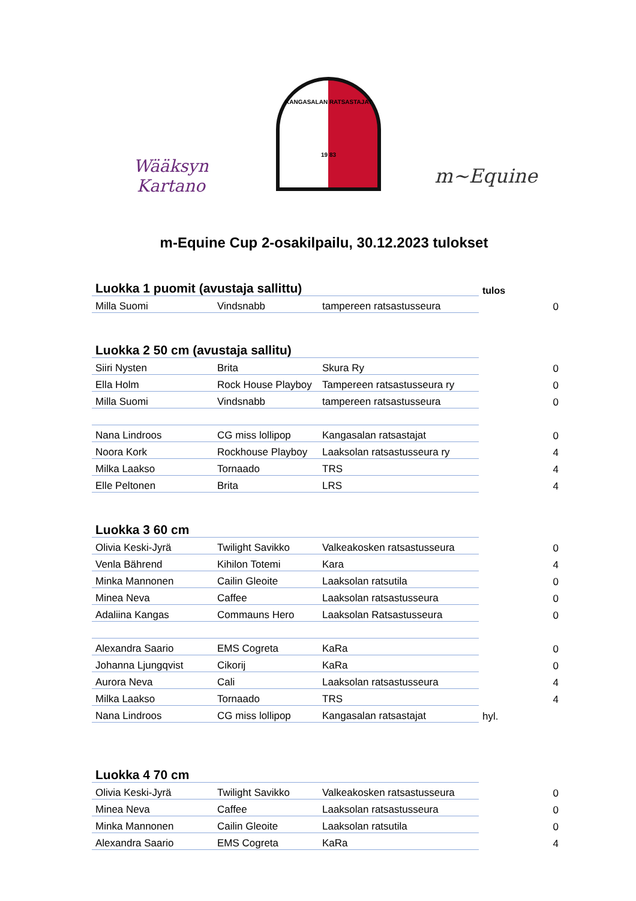Wääksyn Kartano
KANGASALAN RATSASTAJAT
19 83
m~Equine
m-Equine Cup 2-osakilpailu, 30.12.2023 tulokset
| Luokka 1 puomit (avustaja sallittu) | | | tulos | |
| Milla Suomi | Vindsnabb | tampereen ratsastusseura | | 0 |
| Luokka 2 50 cm (avustaja sallitu) | | | | |
| Siiri Nysten | Brita | Skura Ry | | 0 |
| Ella Holm | Rock House Playboy | Tampereen ratsastusseura ry | | 0 |
| Milla Suomi | Vindsnabb | tampereen ratsastusseura | | 0 |
| Nana Lindroos | CG miss lollipop | Kangasalan ratsastajat | | 0 |
| Noora Kork | Rockhouse Playboy | Laaksolan ratsastusseura ry | | 4 |
| Milka Laakso | Tornaado | TRS | | 4 |
| Elle Peltonen | Brita | LRS | | 4 |
| Luokka 3 60 cm | | | | |
| Olivia Keski-Jyrä | Twilight Savikko | Valkeakosken ratsastusseura | | 0 |
| Venla Bährend | Kihilon Totemi | Kara | | 4 |
| Minka Mannonen | Cailin Gleoite | Laaksolan ratsutila | | 0 |
| Minea Neva | Caffee | Laaksolan ratsastusseura | | 0 |
| Adaliina Kangas | Commauns Hero | Laaksolan Ratsastusseura | | 0 |
| Alexandra Saario | EMS Cogreta | KaRa | | 0 |
| Johanna Ljungqvist | Cikorij | KaRa | | 0 |
| Aurora Neva | Cali | Laaksolan ratsastusseura | | 4 |
| Milka Laakso | Tornaado | TRS | | 4 |
| Nana Lindroos | CG miss lollipop | Kangasalan ratsastajat | hyl. | |
| Luokka 4 70 cm | | | | |
| Olivia Keski-Jyrä | Twilight Savikko | Valkeakosken ratsastusseura | | 0 |
| Minea Neva | Caffee | Laaksolan ratsastusseura | | 0 |
| Minka Mannonen | Cailin Gleoite | Laaksolan ratsutila | | 0 |
| Alexandra Saario | EMS Cogreta | KaRa | | 4 |